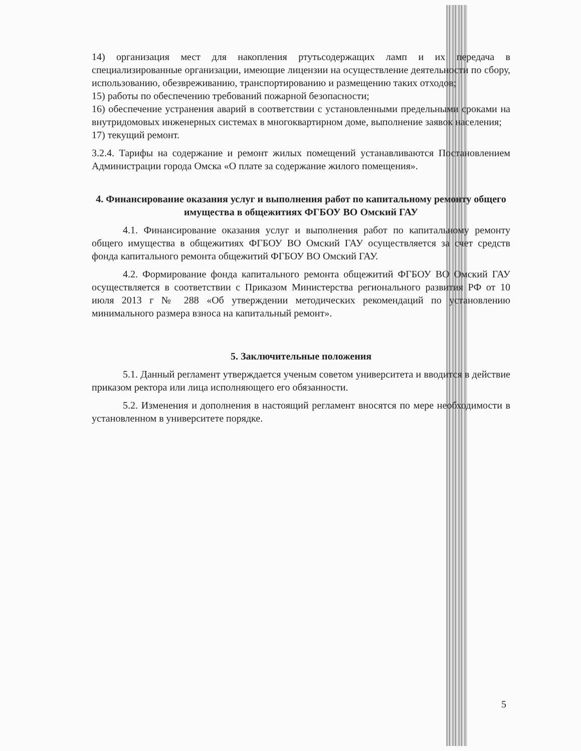14) организация мест для накопления ртутьсодержащих ламп и их передача в специализированные организации, имеющие лицензии на осуществление деятельности по сбору, использованию, обезвреживанию, транспортированию и размещению таких отходов;
15) работы по обеспечению требований пожарной безопасности;
16) обеспечение устранения аварий в соответствии с установленными предельными сроками на внутридомовых инженерных системах в многоквартирном доме, выполнение заявок населения;
17) текущий ремонт.
3.2.4. Тарифы на содержание и ремонт жилых помещений устанавливаются Постановлением Администрации города Омска «О плате за содержание жилого помещения».
4. Финансирование оказания услуг и выполнения работ по капитальному ремонту общего имущества в общежитиях ФГБОУ ВО Омский ГАУ
4.1. Финансирование оказания услуг и выполнения работ по капитальному ремонту общего имущества в общежитиях ФГБОУ ВО Омский ГАУ осуществляется за счет средств фонда капитального ремонта общежитий ФГБОУ ВО Омский ГАУ.
4.2. Формирование фонда капитального ремонта общежитий ФГБОУ ВО Омский ГАУ осуществляется в соответствии с Приказом Министерства регионального развития РФ от 10 июля 2013 г № 288 «Об утверждении методических рекомендаций по установлению минимального размера взноса на капитальный ремонт».
5. Заключительные положения
5.1. Данный регламент утверждается ученым советом университета и вводится в действие приказом ректора или лица исполняющего его обязанности.
5.2. Изменения и дополнения в настоящий регламент вносятся по мере необходимости в установленном в университете порядке.
5